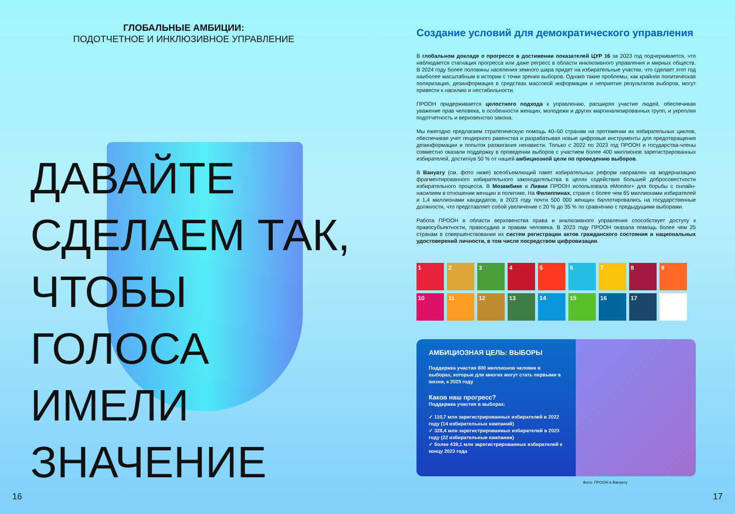ГЛОБАЛЬНЫЕ АМБИЦИИ:
ПОДОТЧЕТНОЕ И ИНКЛЮЗИВНОЕ УПРАВЛЕНИЕ
ДАВАЙТЕ
СДЕЛАЕМ ТАК,
ЧТОБЫ ГОЛОСА
ИМЕЛИ
ЗНАЧЕНИЕ
Создание условий для демократического управления
В глобальном докладе о прогрессе в достижении показателей ЦУР 16 за 2023 год подчеркивается, что наблюдается стагнация прогресса или даже регресс в области инклюзивного управления и мирных обществ. В 2024 году более половины населения земного шара придет на избирательные участки, что сделает этот год наиболее масштабным в истории с точки зрения выборов. Однако такие проблемы, как крайняя политическая поляризация, дезинформация в средствах массовой информации и неприятие результатов выборов, могут привести к насилию и нестабильности.
ПРООН придерживается целостного подхода к управлению, расширяя участие людей, обеспечивая уважение прав человека, в особенности женщин, молодежи и других маргинализированных групп, и укрепляя подотчетность и верховенство закона.
Мы ежегодно предлагаем стратегическую помощь 40–50 странам на протяжении их избирательных циклов, обеспечивая учет гендерного равенства и разрабатывая новые цифровые инструменты для предотвращения дезинформации и попыток разжигания ненависти. Только с 2022 по 2023 год ПРООН и государства-члены совместно оказали поддержку в проведении выборов с участием более 400 миллионов зарегистрированных избирателей, достигнув 50 % от нашей амбициозной цели по проведению выборов.
В Вануату (см. фото ниже) всеобъемлющий пакет избирательных реформ направлен на модернизацию фрагментированного избирательного законодательства в целях содействия большей добросовестности избирательного процесса. В Мозамбике и Ливии ПРООН использовала eMonitor+ для борьбы с онлайн-насилием в отношении женщин в политике. На Филиппинах, стране с более чем 65 миллионами избирателей и 1,4 миллионами кандидатов, в 2023 году почти 500 000 женщин баллотировались на государственные должности, что представляет собой увеличение с 20 % до 35 % по сравнению с предыдущими выборами.
Работа ПРООН в области верховенства права и инклюзивного управления способствует доступу к правосубъектности, правосудию и правам человека. В 2023 году ПРООН оказала помощь более чем 25 странам в совершенствовании их систем регистрации актов гражданского состояния и национальных удостоверений личности, в том числе посредством цифровизации.
1
2
3
4
5
6
7
8
9
10
11
12
13
14
15
16
17
АМБИЦИОЗНАЯ ЦЕЛЬ: ВЫБОРЫ
Поддержка участия 800 миллионов человек в выборах, которые для многих могут стать первыми в жизни, к 2025 году
Каков наш прогресс?
Поддержка участия в выборах:
✓ 110,7 млн зарегистрированных избирателей в 2022 году (14 избирательных кампаний)
✓ 328,4 млн зарегистрированных избирателей в 2023 году (22 избирательные кампании)
✓ более 439,1 млн зарегистрированных избирателей к концу 2023 года
Фото: ПРООН в Вануату
16 17